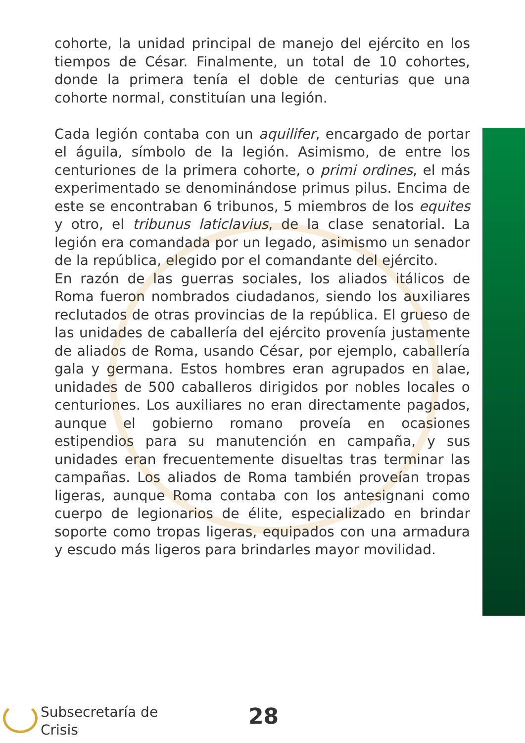cohorte, la unidad principal de manejo del ejército en los tiempos de César. Finalmente, un total de 10 cohortes, donde la primera tenía el doble de centurias que una cohorte normal, constituían una legión.
Cada legión contaba con un aquilifer, encargado de portar el águila, símbolo de la legión. Asimismo, de entre los centuriones de la primera cohorte, o primi ordines, el más experimentado se denominándose primus pilus. Encima de este se encontraban 6 tribunos, 5 miembros de los equites y otro, el tribunus laticlavius, de la clase senatorial. La legión era comandada por un legado, asimismo un senador de la república, elegido por el comandante del ejército.
En razón de las guerras sociales, los aliados itálicos de Roma fueron nombrados ciudadanos, siendo los auxiliares reclutados de otras provincias de la república. El grueso de las unidades de caballería del ejército provenía justamente de aliados de Roma, usando César, por ejemplo, caballería gala y germana. Estos hombres eran agrupados en alae, unidades de 500 caballeros dirigidos por nobles locales o centuriones. Los auxiliares no eran directamente pagados, aunque el gobierno romano proveía en ocasiones estipendios para su manutención en campaña, y sus unidades eran frecuentemente disueltas tras terminar las campañas. Los aliados de Roma también proveían tropas ligeras, aunque Roma contaba con los antesignani como cuerpo de legionarios de élite, especializado en brindar soporte como tropas ligeras, equipados con una armadura y escudo más ligeros para brindarles mayor movilidad.
Subsecretaría de
Crisis
28